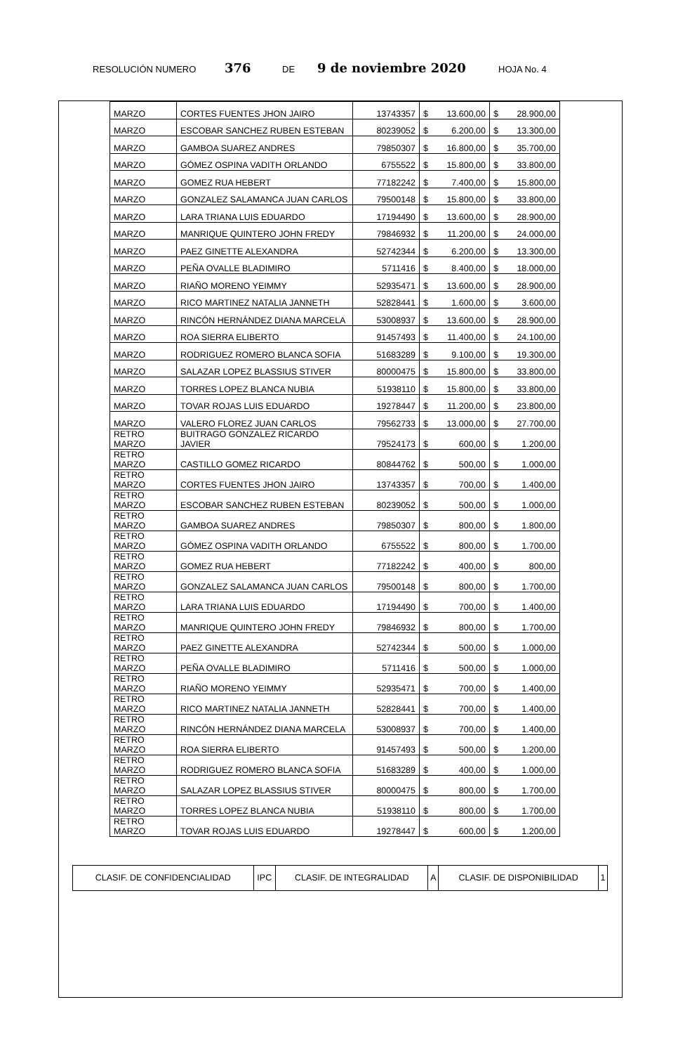RESOLUCIÓN NUMERO 376 DE 9 de noviembre 2020 HOJA No. 4
| MARZO | CORTES FUENTES JHON JAIRO | 13743357 | $ | 13.600,00 | $ | 28.900,00 |
| MARZO | ESCOBAR SANCHEZ RUBEN ESTEBAN | 80239052 | $ | 6.200,00 | $ | 13.300,00 |
| MARZO | GAMBOA SUAREZ ANDRES | 79850307 | $ | 16.800,00 | $ | 35.700,00 |
| MARZO | GÓMEZ OSPINA VADITH ORLANDO | 6755522 | $ | 15.800,00 | $ | 33.800,00 |
| MARZO | GOMEZ RUA HEBERT | 77182242 | $ | 7.400,00 | $ | 15.800,00 |
| MARZO | GONZALEZ SALAMANCA JUAN CARLOS | 79500148 | $ | 15.800,00 | $ | 33.800,00 |
| MARZO | LARA TRIANA LUIS EDUARDO | 17194490 | $ | 13.600,00 | $ | 28.900,00 |
| MARZO | MANRIQUE QUINTERO JOHN FREDY | 79846932 | $ | 11.200,00 | $ | 24.000,00 |
| MARZO | PAEZ GINETTE ALEXANDRA | 52742344 | $ | 6.200,00 | $ | 13.300,00 |
| MARZO | PEÑA OVALLE BLADIMIRO | 5711416 | $ | 8.400,00 | $ | 18.000,00 |
| MARZO | RIAÑO MORENO YEIMMY | 52935471 | $ | 13.600,00 | $ | 28.900,00 |
| MARZO | RICO MARTINEZ NATALIA JANNETH | 52828441 | $ | 1.600,00 | $ | 3.600,00 |
| MARZO | RINCÓN HERNÁNDEZ DIANA MARCELA | 53008937 | $ | 13.600,00 | $ | 28.900,00 |
| MARZO | ROA SIERRA ELIBERTO | 91457493 | $ | 11.400,00 | $ | 24.100,00 |
| MARZO | RODRIGUEZ ROMERO BLANCA SOFIA | 51683289 | $ | 9.100,00 | $ | 19.300,00 |
| MARZO | SALAZAR LOPEZ BLASSIUS STIVER | 80000475 | $ | 15.800,00 | $ | 33.800,00 |
| MARZO | TORRES LOPEZ BLANCA NUBIA | 51938110 | $ | 15.800,00 | $ | 33.800,00 |
| MARZO | TOVAR ROJAS LUIS EDUARDO | 19278447 | $ | 11.200,00 | $ | 23.800,00 |
| MARZO | VALERO FLOREZ JUAN CARLOS | 79562733 | $ | 13.000,00 | $ | 27.700,00 |
| RETRO MARZO | BUITRAGO GONZALEZ RICARDO JAVIER | 79524173 | $ | 600,00 | $ | 1.200,00 |
| RETRO MARZO | CASTILLO GOMEZ RICARDO | 80844762 | $ | 500,00 | $ | 1.000,00 |
| RETRO MARZO | CORTES FUENTES JHON JAIRO | 13743357 | $ | 700,00 | $ | 1.400,00 |
| RETRO MARZO | ESCOBAR SANCHEZ RUBEN ESTEBAN | 80239052 | $ | 500,00 | $ | 1.000,00 |
| RETRO MARZO | GAMBOA SUAREZ ANDRES | 79850307 | $ | 800,00 | $ | 1.800,00 |
| RETRO MARZO | GÓMEZ OSPINA VADITH ORLANDO | 6755522 | $ | 800,00 | $ | 1.700,00 |
| RETRO MARZO | GOMEZ RUA HEBERT | 77182242 | $ | 400,00 | $ | 800,00 |
| RETRO MARZO | GONZALEZ SALAMANCA JUAN CARLOS | 79500148 | $ | 800,00 | $ | 1.700,00 |
| RETRO MARZO | LARA TRIANA LUIS EDUARDO | 17194490 | $ | 700,00 | $ | 1.400,00 |
| RETRO MARZO | MANRIQUE QUINTERO JOHN FREDY | 79846932 | $ | 800,00 | $ | 1.700,00 |
| RETRO MARZO | PAEZ GINETTE ALEXANDRA | 52742344 | $ | 500,00 | $ | 1.000,00 |
| RETRO MARZO | PEÑA OVALLE BLADIMIRO | 5711416 | $ | 500,00 | $ | 1.000,00 |
| RETRO MARZO | RIAÑO MORENO YEIMMY | 52935471 | $ | 700,00 | $ | 1.400,00 |
| RETRO MARZO | RICO MARTINEZ NATALIA JANNETH | 52828441 | $ | 700,00 | $ | 1.400,00 |
| RETRO MARZO | RINCÓN HERNÁNDEZ DIANA MARCELA | 53008937 | $ | 700,00 | $ | 1.400,00 |
| RETRO MARZO | ROA SIERRA ELIBERTO | 91457493 | $ | 500,00 | $ | 1.200,00 |
| RETRO MARZO | RODRIGUEZ ROMERO BLANCA SOFIA | 51683289 | $ | 400,00 | $ | 1.000,00 |
| RETRO MARZO | SALAZAR LOPEZ BLASSIUS STIVER | 80000475 | $ | 800,00 | $ | 1.700,00 |
| RETRO MARZO | TORRES LOPEZ BLANCA NUBIA | 51938110 | $ | 800,00 | $ | 1.700,00 |
| RETRO MARZO | TOVAR ROJAS LUIS EDUARDO | 19278447 | $ | 600,00 | $ | 1.200,00 |
| CLASIF. DE CONFIDENCIALIDAD | IPC | CLASIF. DE INTEGRALIDAD | A | CLASIF. DE DISPONIBILIDAD | 1 |